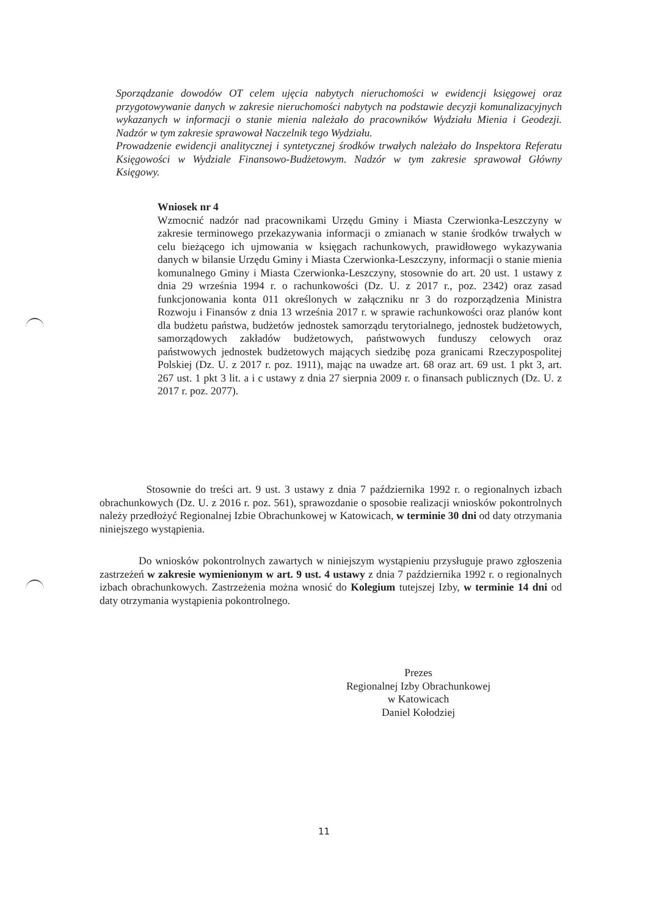Sporządzanie dowodów OT celem ujęcia nabytych nieruchomości w ewidencji księgowej oraz przygotowywanie danych w zakresie nieruchomości nabytych na podstawie decyzji komunalizacyjnych wykazanych w informacji o stanie mienia należało do pracowników Wydziału Mienia i Geodezji. Nadzór w tym zakresie sprawował Naczelnik tego Wydziału.
Prowadzenie ewidencji analitycznej i syntetycznej środków trwałych należało do Inspektora Referatu Księgowości w Wydziale Finansowo-Budżetowym. Nadzór w tym zakresie sprawował Główny Księgowy.
Wniosek nr 4
Wzmocnić nadzór nad pracownikami Urzędu Gminy i Miasta Czerwionka-Leszczyny w zakresie terminowego przekazywania informacji o zmianach w stanie środków trwałych w celu bieżącego ich ujmowania w księgach rachunkowych, prawidłowego wykazywania danych w bilansie Urzędu Gminy i Miasta Czerwionka-Leszczyny, informacji o stanie mienia komunalnego Gminy i Miasta Czerwionka-Leszczyny, stosownie do art. 20 ust. 1 ustawy z dnia 29 września 1994 r. o rachunkowości (Dz. U. z 2017 r., poz. 2342) oraz zasad funkcjonowania konta 011 określonych w załączniku nr 3 do rozporządzenia Ministra Rozwoju i Finansów z dnia 13 września 2017 r. w sprawie rachunkowości oraz planów kont dla budżetu państwa, budżetów jednostek samorządu terytorialnego, jednostek budżetowych, samorządowych zakładów budżetowych, państwowych funduszy celowych oraz państwowych jednostek budżetowych mających siedzibę poza granicami Rzeczypospolitej Polskiej (Dz. U. z 2017 r. poz. 1911), mając na uwadze art. 68 oraz art. 69 ust. 1 pkt 3, art. 267 ust. 1 pkt 3 lit. a i c ustawy z dnia 27 sierpnia 2009 r. o finansach publicznych (Dz. U. z 2017 r. poz. 2077).
Stosownie do treści art. 9 ust. 3 ustawy z dnia 7 października 1992 r. o regionalnych izbach obrachunkowych (Dz. U. z 2016 r. poz. 561), sprawozdanie o sposobie realizacji wniosków pokontrolnych należy przedłożyć Regionalnej Izbie Obrachunkowej w Katowicach, w terminie 30 dni od daty otrzymania niniejszego wystąpienia.
Do wniosków pokontrolnych zawartych w niniejszym wystąpieniu przysługuje prawo zgłoszenia zastrzeżeń w zakresie wymienionym w art. 9 ust. 4 ustawy z dnia 7 października 1992 r. o regionalnych izbach obrachunkowych. Zastrzeżenia można wnosić do Kolegium tutejszej Izby, w terminie 14 dni od daty otrzymania wystąpienia pokontrolnego.
Prezes
Regionalnej Izby Obrachunkowej
w Katowicach
Daniel Kołodziej
11